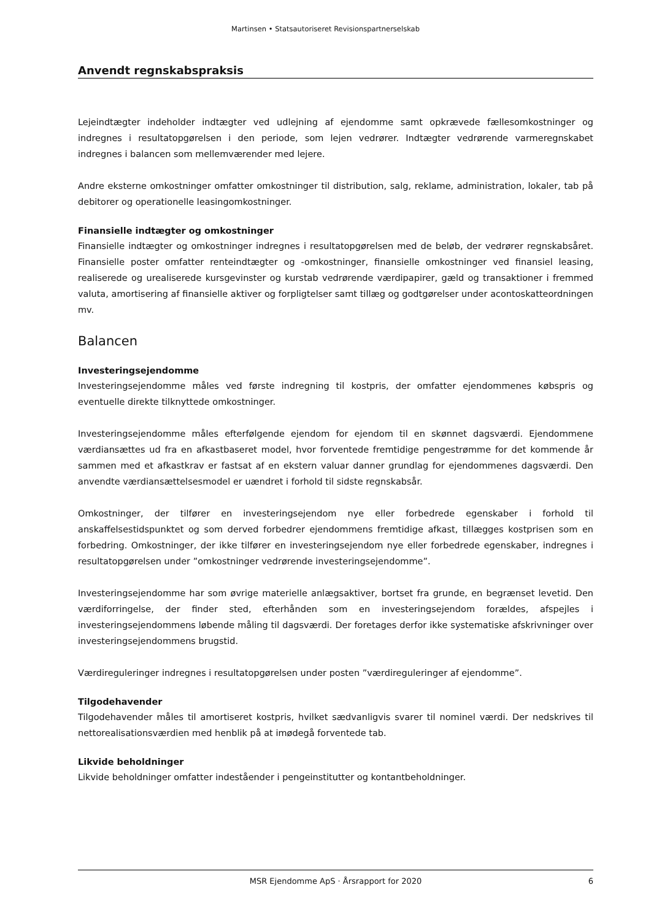Martinsen • Statsautoriseret Revisionspartnerselskab
Anvendt regnskabspraksis
Lejeindtægter indeholder indtægter ved udlejning af ejendomme samt opkrævede fællesomkostninger og indregnes i resultatopgørelsen i den periode, som lejen vedrører. Indtægter vedrørende varmeregnskabet indregnes i balancen som mellemværender med lejere.
Andre eksterne omkostninger omfatter omkostninger til distribution, salg, reklame, administration, lokaler, tab på debitorer og operationelle leasingomkostninger.
Finansielle indtægter og omkostninger
Finansielle indtægter og omkostninger indregnes i resultatopgørelsen med de beløb, der vedrører regnskabsåret. Finansielle poster omfatter renteindtægter og -omkostninger, finansielle omkostninger ved finansiel leasing, realiserede og urealiserede kursgevinster og kurstab vedrørende værdipapirer, gæld og transaktioner i fremmed valuta, amortisering af finansielle aktiver og forpligtelser samt tillæg og godtgørelser under acontoskatteordningen mv.
Balancen
Investeringsejendomme
Investeringsejendomme måles ved første indregning til kostpris, der omfatter ejendommenes købspris og eventuelle direkte tilknyttede omkostninger.
Investeringsejendomme måles efterfølgende ejendom for ejendom til en skønnet dagsværdi. Ejendommene værdiansættes ud fra en afkastbaseret model, hvor forventede fremtidige pengestrømme for det kommende år sammen med et afkastkrav er fastsat af en ekstern valuar danner grundlag for ejendommenes dagsværdi. Den anvendte værdiansættelsesmodel er uændret i forhold til sidste regnskabsår.
Omkostninger, der tilfører en investeringsejendom nye eller forbedrede egenskaber i forhold til anskaffelsestidspunktet og som derved forbedrer ejendommens fremtidige afkast, tillægges kostprisen som en forbedring. Omkostninger, der ikke tilfører en investeringsejendom nye eller forbedrede egenskaber, indregnes i resultatopgørelsen under ”omkostninger vedrørende investeringsejendomme”.
Investeringsejendomme har som øvrige materielle anlægsaktiver, bortset fra grunde, en begrænset levetid. Den værdiforringelse, der finder sted, efterhånden som en investeringsejendom forældes, afspejles i investeringsejendommens løbende måling til dagsværdi. Der foretages derfor ikke systematiske afskrivninger over investeringsejendommens brugstid.
Værdireguleringer indregnes i resultatopgørelsen under posten ”værdireguleringer af ejendomme”.
Tilgodehavender
Tilgodehavender måles til amortiseret kostpris, hvilket sædvanligvis svarer til nominel værdi. Der nedskrives til nettorealisationsværdien med henblik på at imødegå forventede tab.
Likvide beholdninger
Likvide beholdninger omfatter indeståender i pengeinstitutter og kontantbeholdninger.
MSR Ejendomme ApS · Årsrapport for 2020 6